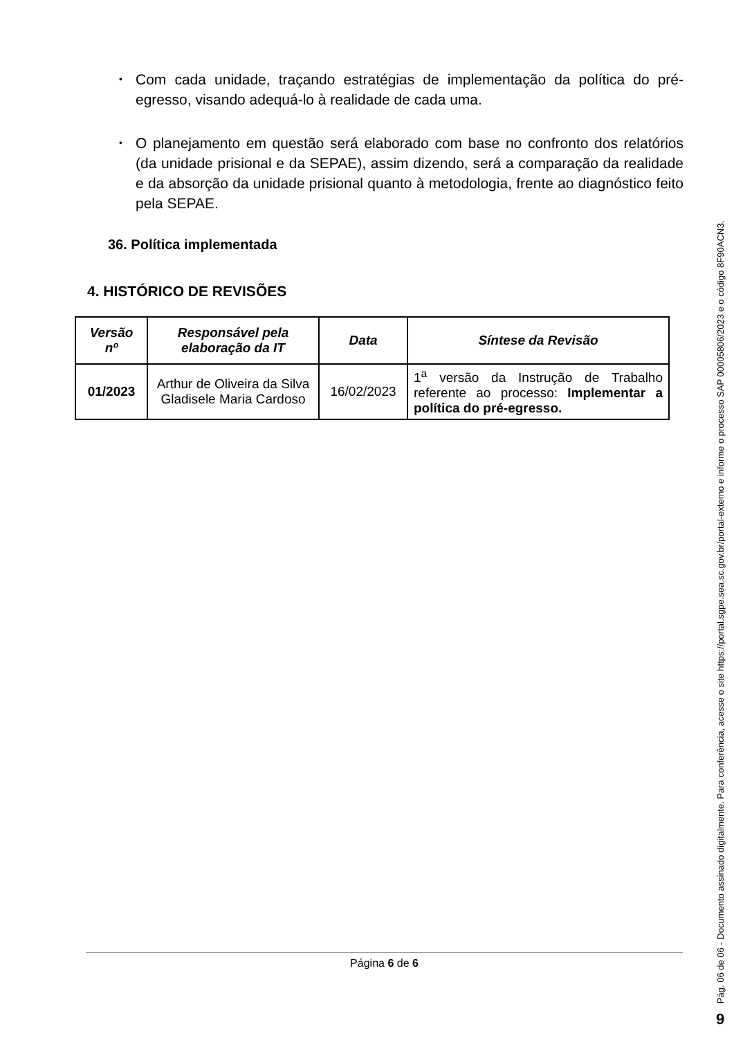• Com cada unidade, traçando estratégias de implementação da política do pré-egresso, visando adequá-lo à realidade de cada uma.
• O planejamento em questão será elaborado com base no confronto dos relatórios (da unidade prisional e da SEPAE), assim dizendo, será a comparação da realidade e da absorção da unidade prisional quanto à metodologia, frente ao diagnóstico feito pela SEPAE.
36. Política implementada
4. HISTÓRICO DE REVISÕES
| Versão nº | Responsável pela elaboração da IT | Data | Síntese da Revisão |
| --- | --- | --- | --- |
| 01/2023 | Arthur de Oliveira da Silva Gladisele Maria Cardoso | 16/02/2023 | 1<sup>a</sup> versão da Instrução de Trabalho referente ao processo: Implementar a política do pré-egresso. |
Página 6 de 6
Pág. 06 de 06 - Documento assinado digitalmente. Para conferência, acesse o site https://portal.sgpe.sea.sc.gov.br/portal-externo e informe o processo SAP 00005806/2023 e o código 8F90ACN3.
9